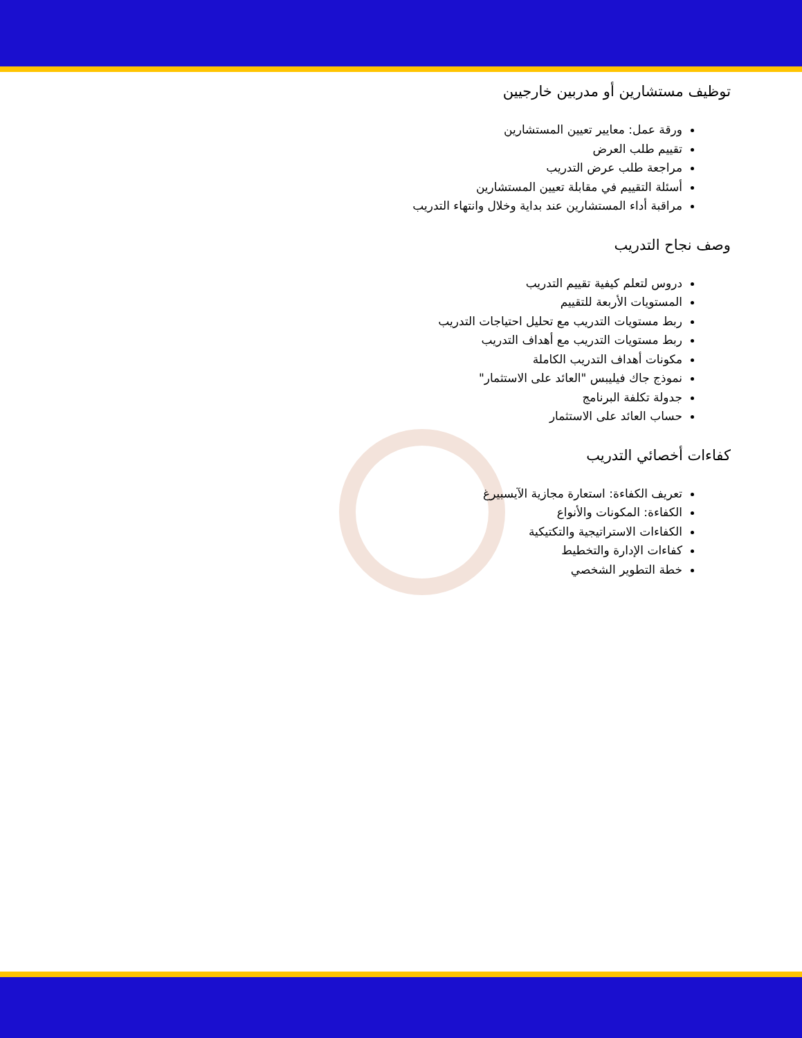توظيف مستشارين أو مدربين خارجيين
ورقة عمل: معايير تعيين المستشارين
تقييم طلب العرض
مراجعة طلب عرض التدريب
أسئلة التقييم في مقابلة تعيين المستشارين
مراقبة أداء المستشارين عند بداية وخلال وانتهاء التدريب
وصف نجاح التدريب
دروس لتعلم كيفية تقييم التدريب
المستويات الأربعة للتقييم
ربط مستويات التدريب مع تحليل احتياجات التدريب
ربط مستويات التدريب مع أهداف التدريب
مكونات أهداف التدريب الكاملة
نموذج جاك فيليبس "العائد على الاستثمار"
جدولة تكلفة البرنامج
حساب العائد على الاستثمار
كفاءات أخصائي التدريب
تعريف الكفاءة: استعارة مجازية الآيسبيرغ
الكفاءة: المكونات والأنواع
الكفاءات الاستراتيجية والتكتيكية
كفاءات الإدارة والتخطيط
خطة التطوير الشخصي